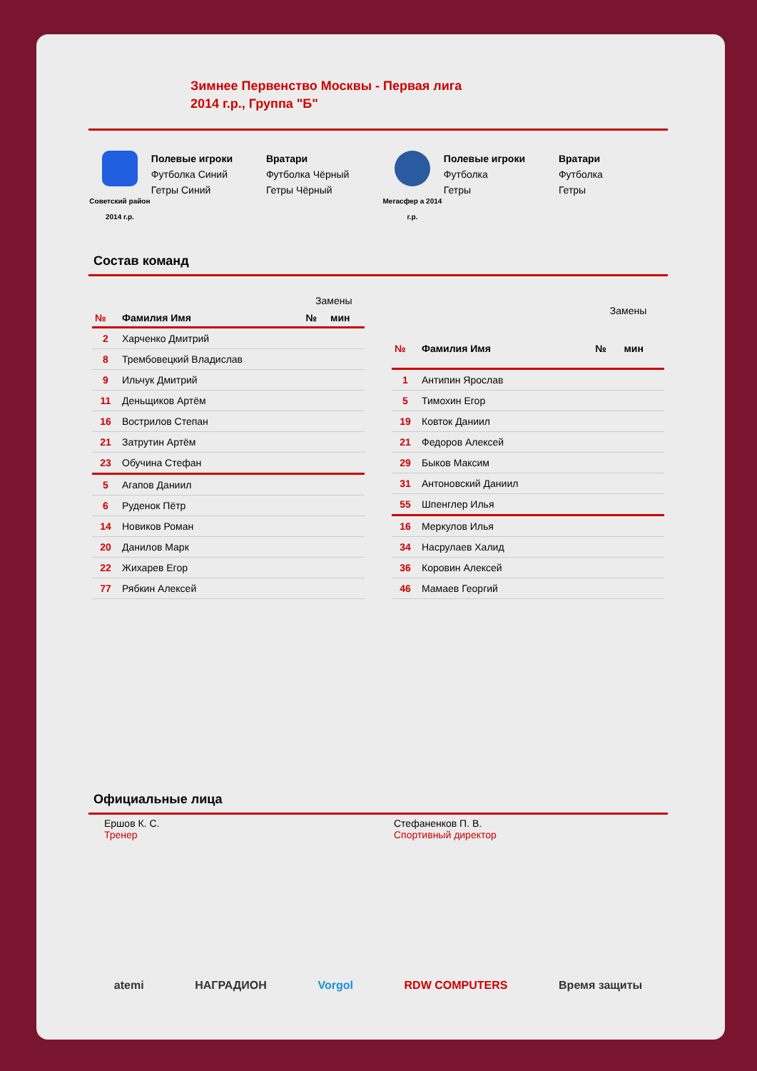Зимнее Первенство Москвы - Первая лига
2014 г.р., Группа "Б"
Советский район 2014 г.р.
Полевые игроки
Футболка Синий
Гетры Синий
Вратари
Футболка Чёрный
Гетры Чёрный
Мегасфер а 2014 г.р.
Полевые игроки
Футболка
Гетры
Вратари
Футболка
Гетры
Состав команд
| | | Замены | |
| --- | --- | --- | --- |
| № | Фамилия Имя | № | мин |
| 2 | Харченко Дмитрий | | |
| 8 | Трембовецкий Владислав | | |
| 9 | Ильчук Дмитрий | | |
| 11 | Деньщиков Артём | | |
| 16 | Вострилов Степан | | |
| 21 | Затрутин Артём | | |
| 23 | Обучина Стефан | | |
| 5 | Агапов Даниил | | |
| 6 | Руденок Пётр | | |
| 14 | Новиков Роман | | |
| 20 | Данилов Марк | | |
| 22 | Жихарев Егор | | |
| 77 | Рябкин Алексей | | |
| | | Замены | |
| --- | --- | --- | --- |
| № | Фамилия Имя | № | мин |
| 1 | Антипин Ярослав | | |
| 5 | Тимохин Егор | | |
| 19 | Ковток Даниил | | |
| 21 | Федоров Алексей | | |
| 29 | Быков Максим | | |
| 31 | Антоновский Даниил | | |
| 55 | Шпенглер Илья | | |
| 16 | Меркулов Илья | | |
| 34 | Насрулаев Халид | | |
| 36 | Коровин Алексей | | |
| 46 | Мамаев Георгий | | |
Официальные лица
Ершов К. С.
Тренер
Стефаненков П. В.
Спортивный директор
atemi НАГРАДИОН Vorgol RDW COMPUTERS Время защиты